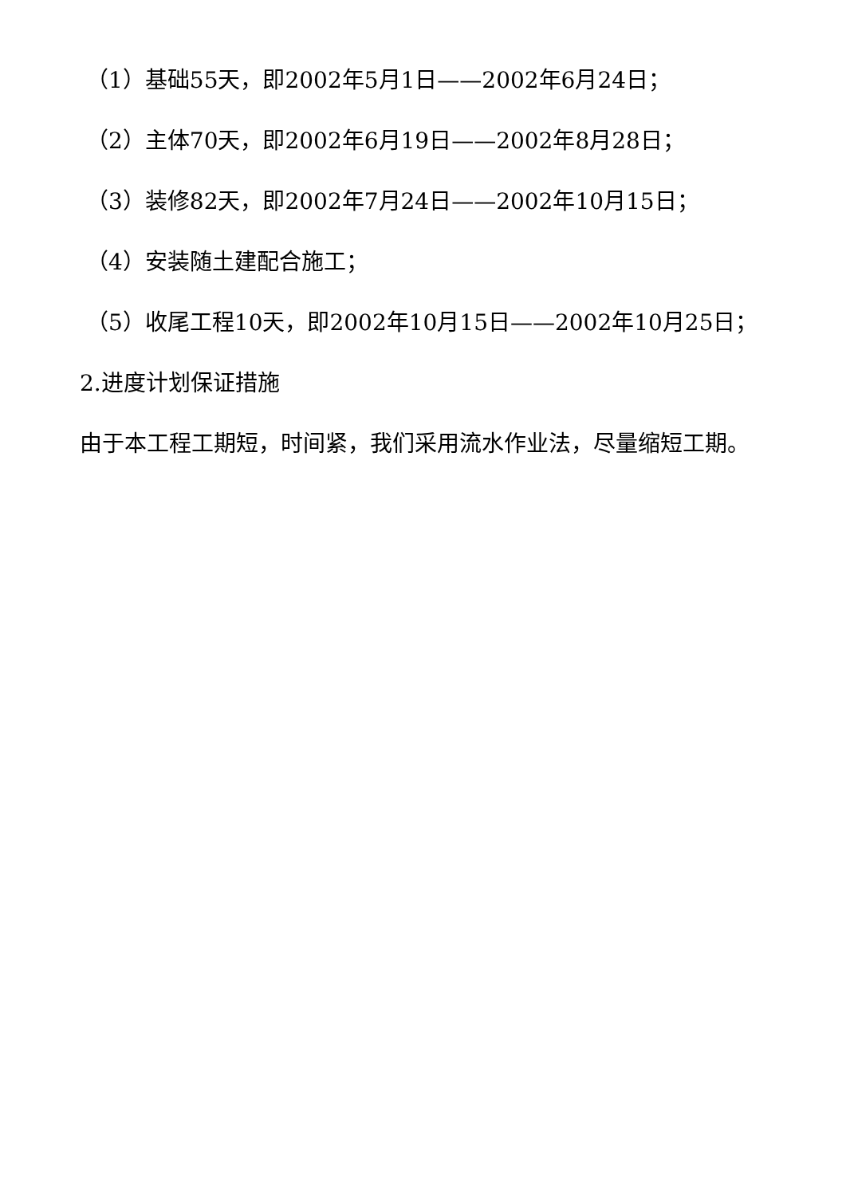（1）基础55天，即2002年5月1日——2002年6月24日；
（2）主体70天，即2002年6月19日——2002年8月28日；
（3）装修82天，即2002年7月24日——2002年10月15日；
（4）安装随土建配合施工；
（5）收尾工程10天，即2002年10月15日——2002年10月25日；
2.进度计划保证措施
由于本工程工期短，时间紧，我们采用流水作业法，尽量缩短工期。